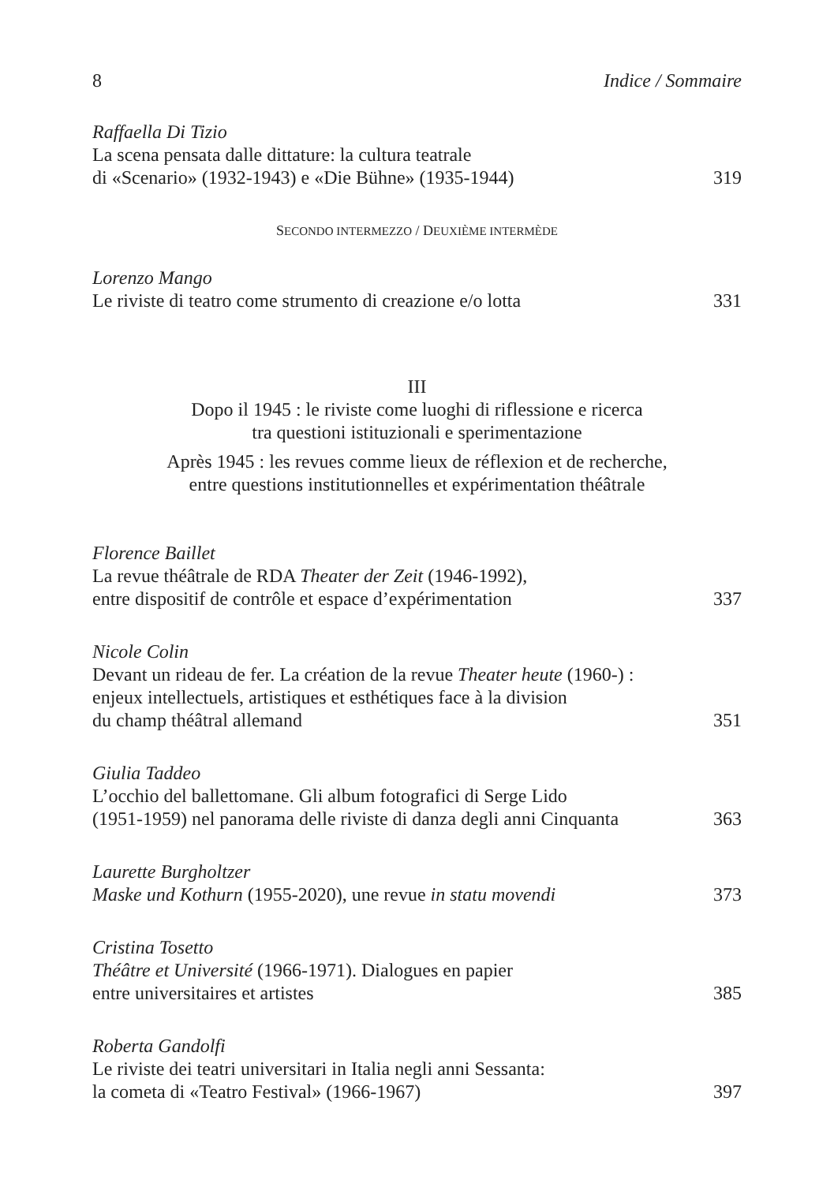8 Indice / Sommaire
Raffaella Di Tizio
La scena pensata dalle dittature: la cultura teatrale
di «Scenario» (1932-1943) e «Die Bühne» (1935-1944) 319
SECONDO INTERMEZZO / DEUXIÈME INTERMÈDE
Lorenzo Mango
Le riviste di teatro come strumento di creazione e/o lotta 331
III
Dopo il 1945 : le riviste come luoghi di riflessione e ricerca
tra questioni istituzionali e sperimentazione
Après 1945 : les revues comme lieux de réflexion et de recherche,
entre questions institutionnelles et expérimentation théâtrale
Florence Baillet
La revue théâtrale de RDA Theater der Zeit (1946-1992),
entre dispositif de contrôle et espace d’expérimentation 337
Nicole Colin
Devant un rideau de fer. La création de la revue Theater heute (1960-) :
enjeux intellectuels, artistiques et esthétiques face à la division
du champ théâtral allemand 351
Giulia Taddeo
L’occhio del ballettomane. Gli album fotografici di Serge Lido
(1951-1959) nel panorama delle riviste di danza degli anni Cinquanta 363
Laurette Burgholtzer
Maske und Kothurn (1955-2020), une revue in statu movendi 373
Cristina Tosetto
Théâtre et Université (1966-1971). Dialogues en papier
entre universitaires et artistes 385
Roberta Gandolfi
Le riviste dei teatri universitari in Italia negli anni Sessanta:
la cometa di «Teatro Festival» (1966-1967) 397